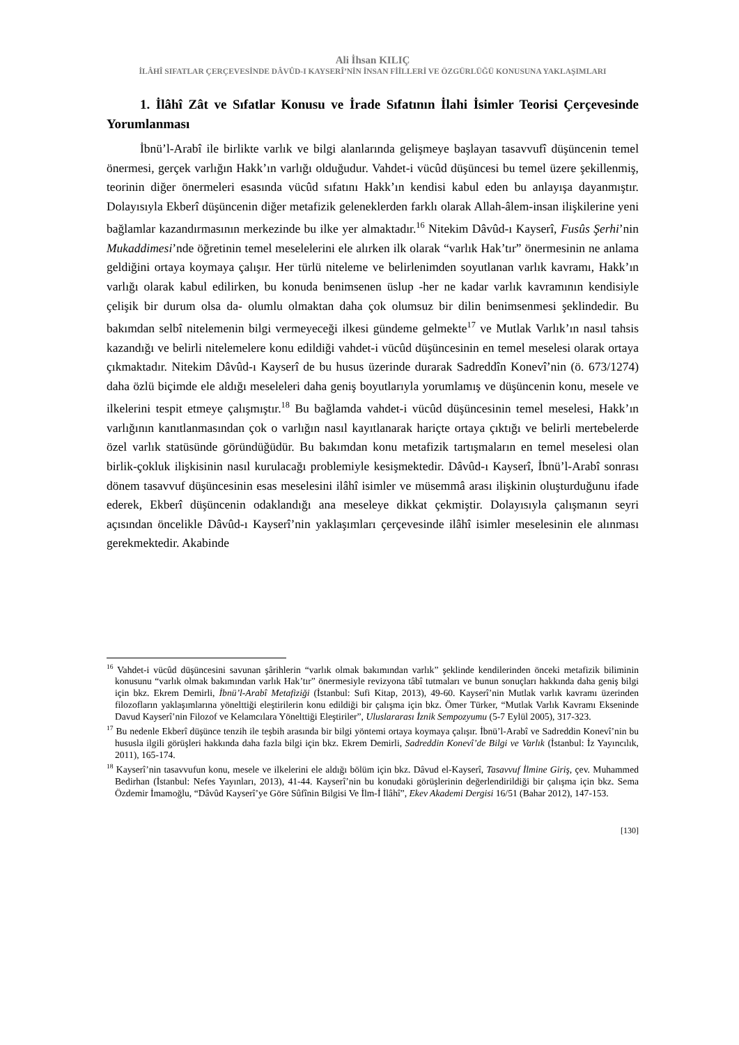Ali İhsan KILIÇ
İLÂHÎ SIFATLAR ÇERÇEVESİNDE DÂVÛD-I KAYSERÎ’NİN İNSAN FİİLLERİ VE ÖZGÜRLÜĞÜ KONUSUNA YAKLAŞIMLARI
1. İlâhî Zât ve Sıfatlar Konusu ve İrade Sıfatının İlahi İsimler Teorisi Çerçevesinde Yorumlanması
İbnü’l-Arabî ile birlikte varlık ve bilgi alanlarında gelişmeye başlayan tasavvufî düşüncenin temel önermesi, gerçek varlığın Hakk’ın varlığı olduğudur. Vahdet-i vücûd düşüncesi bu temel üzere şekillenmiş, teorinin diğer önermeleri esasında vücûd sıfatını Hakk’ın kendisi kabul eden bu anlayışa dayanmıştır. Dolayısıyla Ekberî düşüncenin diğer metafizik geleneklerden farklı olarak Allah-âlem-insan ilişkilerine yeni bağlamlar kazandırmasının merkezinde bu ilke yer almaktadır.<sup>16</sup> Nitekim Dâvûd-ı Kayserî, Fusûs Şerhi’nin Mukaddimesi’nde öğretinin temel meselelerini ele alırken ilk olarak “varlık Hak’tır” önermesinin ne anlama geldiğini ortaya koymaya çalışır. Her türlü niteleme ve belirlenimden soyutlanan varlık kavramı, Hakk’ın varlığı olarak kabul edilirken, bu konuda benimsenen üslup -her ne kadar varlık kavramının kendisiyle çelişik bir durum olsa da- olumlu olmaktan daha çok olumsuz bir dilin benimsenmesi şeklindedir. Bu bakımdan selbî nitelemenin bilgi vermeyeceği ilkesi gündeme gelmekte<sup>17</sup> ve Mutlak Varlık’ın nasıl tahsis kazandığı ve belirli nitelemelere konu edildiği vahdet-i vücûd düşüncesinin en temel meselesi olarak ortaya çıkmaktadır. Nitekim Dâvûd-ı Kayserî de bu husus üzerinde durarak Sadreddîn Konevî’nin (ö. 673/1274) daha özlü biçimde ele aldığı meseleleri daha geniş boyutlarıyla yorumlamış ve düşüncenin konu, mesele ve ilkelerini tespit etmeye çalışmıştır.<sup>18</sup> Bu bağlamda vahdet-i vücûd düşüncesinin temel meselesi, Hakk’ın varlığının kanıtlanmasından çok o varlığın nasıl kayıtlanarak hariçte ortaya çıktığı ve belirli mertebelerde özel varlık statüsünde göründüğüdür. Bu bakımdan konu metafizik tartışmaların en temel meselesi olan birlik-çokluk ilişkisinin nasıl kurulacağı problemiyle kesişmektedir. Dâvûd-ı Kayserî, İbnü’l-Arabî sonrası dönem tasavvuf düşüncesinin esas meselesini ilâhî isimler ve müsemmâ arası ilişkinin oluşturduğunu ifade ederek, Ekberî düşüncenin odaklandığı ana meseleye dikkat çekmiştir. Dolayısıyla çalışmanın seyri açısından öncelikle Dâvûd-ı Kayserî’nin yaklaşımları çerçevesinde ilâhî isimler meselesinin ele alınması gerekmektedir. Akabinde
<sup>16</sup> Vahdet-i vücûd düşüncesini savunan şârihlerin “varlık olmak bakımından varlık” şeklinde kendilerinden önceki metafizik biliminin konusunu “varlık olmak bakımından varlık Hak’tır” önermesiyle revizyona tâbî tutmaları ve bunun sonuçları hakkında daha geniş bilgi için bkz. Ekrem Demirli, İbnü’l-Arabî Metafiziği (İstanbul: Sufi Kitap, 2013), 49-60. Kayserî’nin Mutlak varlık kavramı üzerinden filozofların yaklaşımlarına yönelttiği eleştirilerin konu edildiği bir çalışma için bkz. Ömer Türker, “Mutlak Varlık Kavramı Ekseninde Davud Kayserî’nin Filozof ve Kelamcılara Yönelttiği Eleştiriler”, Uluslararası İznik Sempozyumu (5-7 Eylül 2005), 317-323.
<sup>17</sup> Bu nedenle Ekberî düşünce tenzih ile teşbih arasında bir bilgi yöntemi ortaya koymaya çalışır. İbnü’l-Arabî ve Sadreddin Konevî’nin bu hususla ilgili görüşleri hakkında daha fazla bilgi için bkz. Ekrem Demirli, Sadreddin Konevî’de Bilgi ve Varlık (İstanbul: İz Yayıncılık, 2011), 165-174.
<sup>18</sup> Kayserî’nin tasavvufun konu, mesele ve ilkelerini ele aldığı bölüm için bkz. Dâvud el-Kayserî, Tasavvuf İlmine Giriş, çev. Muhammed Bedirhan (İstanbul: Nefes Yayınları, 2013), 41-44. Kayserî’nin bu konudaki görüşlerinin değerlendirildiği bir çalışma için bkz. Sema Özdemir İmamoğlu, “Dâvûd Kayserî’ye Göre Sûfînin Bilgisi Ve İlm-İ İlâhî”, Ekev Akademi Dergisi 16/51 (Bahar 2012), 147-153.
[130]